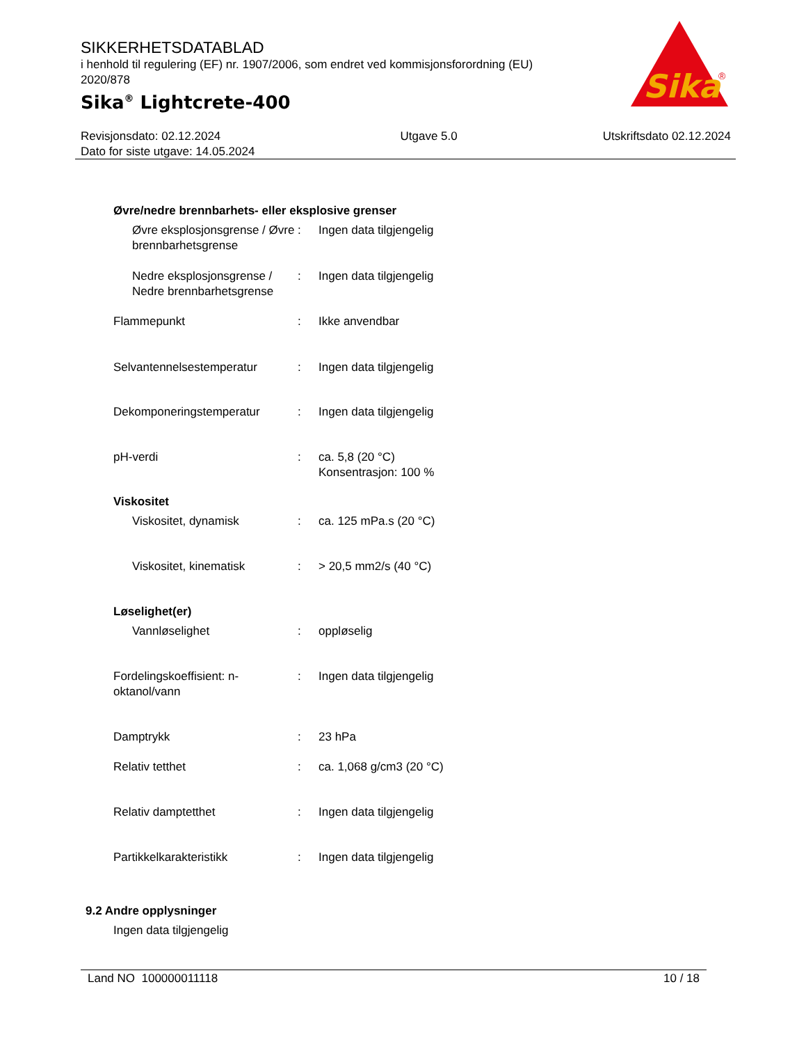SIKKERHETSDATABLAD
i henhold til regulering (EF) nr. 1907/2006, som endret ved kommisjonsforordning (EU) 2020/878
Sika<sup>®</sup> Lightcrete-400
Sika
®
Revisjonsdato: 02.12.2024
Dato for siste utgave: 14.05.2024
Utgave 5.0 Utskriftsdato 02.12.2024
Øvre/nedre brennbarhets- eller eksplosive grenser
Øvre eksplosjonsgrense / Øvre brennbarhetsgrense
: Ingen data tilgjengelig
Nedre eksplosjonsgrense / Nedre brennbarhetsgrense
: Ingen data tilgjengelig
Flammepunkt : Ikke anvendbar
Selvantennelsestemperatur : Ingen data tilgjengelig
Dekomponeringstemperatur : Ingen data tilgjengelig
pH-verdi : ca. 5,8 (20 °C)
Konsentrasjon: 100 %
Viskositet
Viskositet, dynamisk : ca. 125 mPa.s (20 °C)
Viskositet, kinematisk : > 20,5 mm2/s (40 °C)
Løselighet(er)
Vannløselighet : oppløselig
Fordelingskoeffisient: n-oktanol/vann
: Ingen data tilgjengelig
Damptrykk : 23 hPa
Relativ tetthet : ca. 1,068 g/cm3 (20 °C)
Relativ damptetthet : Ingen data tilgjengelig
Partikkelkarakteristikk : Ingen data tilgjengelig
9.2 Andre opplysninger
Ingen data tilgjengelig
Land NO 100000011118 10 / 18